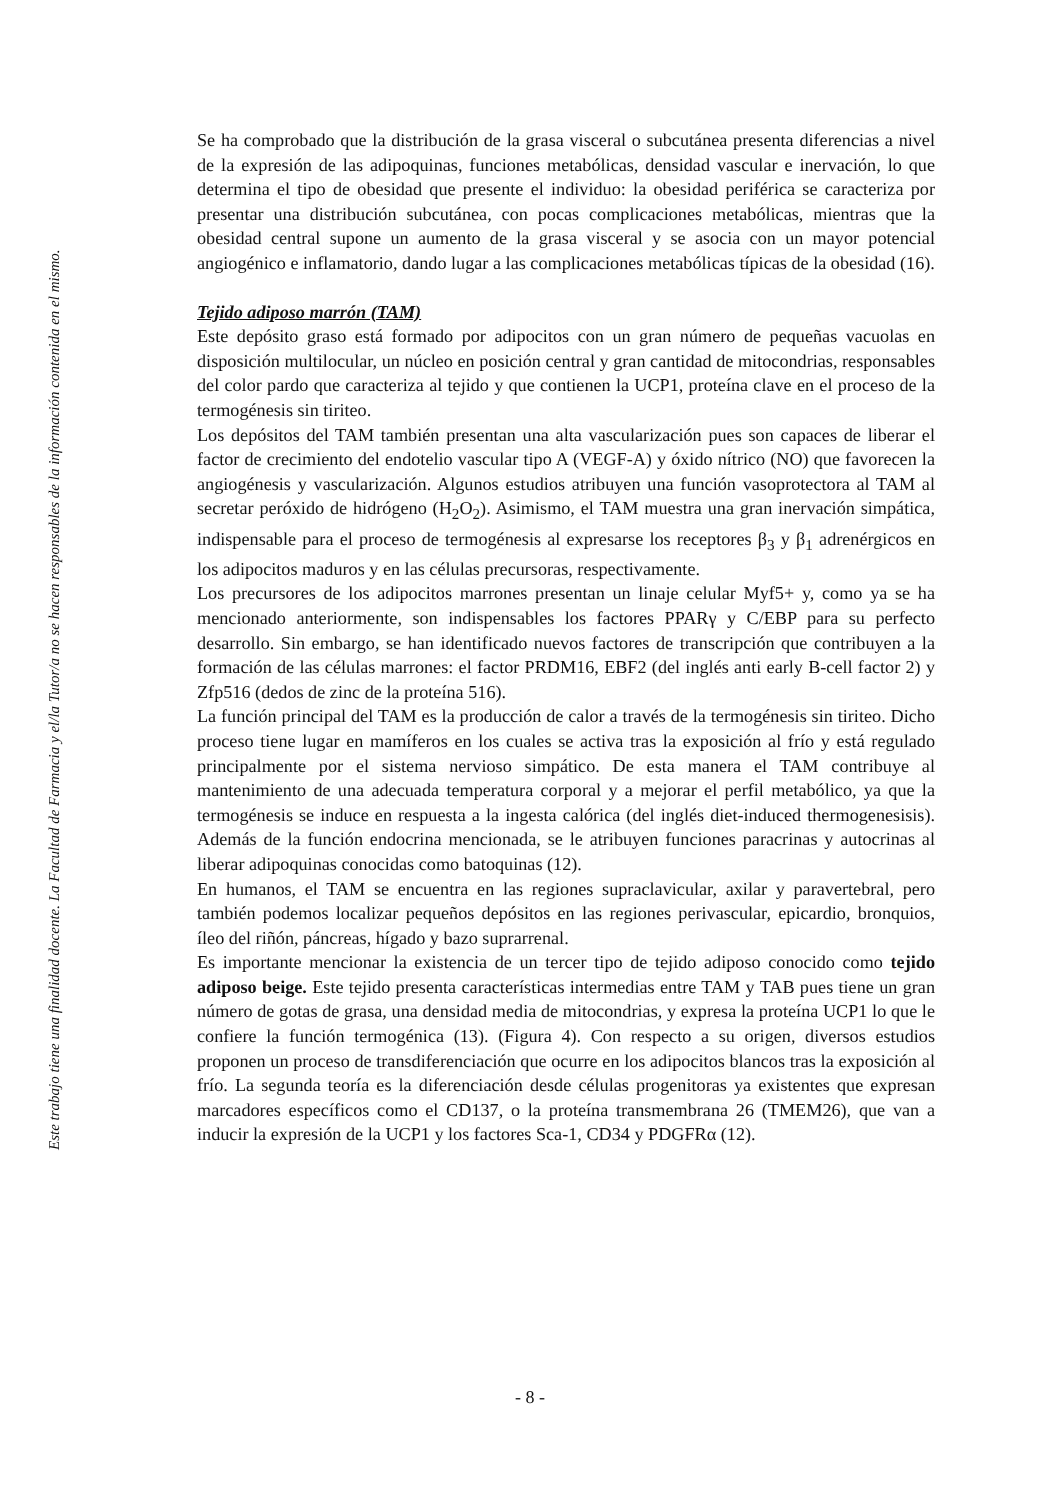Este trabajo tiene una finalidad docente. La Facultad de Farmacia y el/la Tutor/a no se hacen responsables de la información contenida en el mismo.
Se ha comprobado que la distribución de la grasa visceral o subcutánea presenta diferencias a nivel de la expresión de las adipoquinas, funciones metabólicas, densidad vascular e inervación, lo que determina el tipo de obesidad que presente el individuo: la obesidad periférica se caracteriza por presentar una distribución subcutánea, con pocas complicaciones metabólicas, mientras que la obesidad central supone un aumento de la grasa visceral y se asocia con un mayor potencial angiogénico e inflamatorio, dando lugar a las complicaciones metabólicas típicas de la obesidad (16).
Tejido adiposo marrón (TAM)
Este depósito graso está formado por adipocitos con un gran número de pequeñas vacuolas en disposición multilocular, un núcleo en posición central y gran cantidad de mitocondrias, responsables del color pardo que caracteriza al tejido y que contienen la UCP1, proteína clave en el proceso de la termogénesis sin tiriteo.
Los depósitos del TAM también presentan una alta vascularización pues son capaces de liberar el factor de crecimiento del endotelio vascular tipo A (VEGF-A) y óxido nítrico (NO) que favorecen la angiogénesis y vascularización. Algunos estudios atribuyen una función vasoprotectora al TAM al secretar peróxido de hidrógeno (H<sub>2</sub>O<sub>2</sub>). Asimismo, el TAM muestra una gran inervación simpática, indispensable para el proceso de termogénesis al expresarse los receptores β<sub>3</sub> y β<sub>1</sub> adrenérgicos en los adipocitos maduros y en las células precursoras, respectivamente.
Los precursores de los adipocitos marrones presentan un linaje celular Myf5+ y, como ya se ha mencionado anteriormente, son indispensables los factores PPARγ y C/EBP para su perfecto desarrollo. Sin embargo, se han identificado nuevos factores de transcripción que contribuyen a la formación de las células marrones: el factor PRDM16, EBF2 (del inglés anti early B-cell factor 2) y Zfp516 (dedos de zinc de la proteína 516).
La función principal del TAM es la producción de calor a través de la termogénesis sin tiriteo. Dicho proceso tiene lugar en mamíferos en los cuales se activa tras la exposición al frío y está regulado principalmente por el sistema nervioso simpático. De esta manera el TAM contribuye al mantenimiento de una adecuada temperatura corporal y a mejorar el perfil metabólico, ya que la termogénesis se induce en respuesta a la ingesta calórica (del inglés diet-induced thermogenesisis). Además de la función endocrina mencionada, se le atribuyen funciones paracrinas y autocrinas al liberar adipoquinas conocidas como batoquinas (12).
En humanos, el TAM se encuentra en las regiones supraclavicular, axilar y paravertebral, pero también podemos localizar pequeños depósitos en las regiones perivascular, epicardio, bronquios, íleo del riñón, páncreas, hígado y bazo suprarrenal.
Es importante mencionar la existencia de un tercer tipo de tejido adiposo conocido como tejido adiposo beige. Este tejido presenta características intermedias entre TAM y TAB pues tiene un gran número de gotas de grasa, una densidad media de mitocondrias, y expresa la proteína UCP1 lo que le confiere la función termogénica (13). (Figura 4). Con respecto a su origen, diversos estudios proponen un proceso de transdiferenciación que ocurre en los adipocitos blancos tras la exposición al frío. La segunda teoría es la diferenciación desde células progenitoras ya existentes que expresan marcadores específicos como el CD137, o la proteína transmembrana 26 (TMEM26), que van a inducir la expresión de la UCP1 y los factores Sca-1, CD34 y PDGFRα (12).
- 8 -